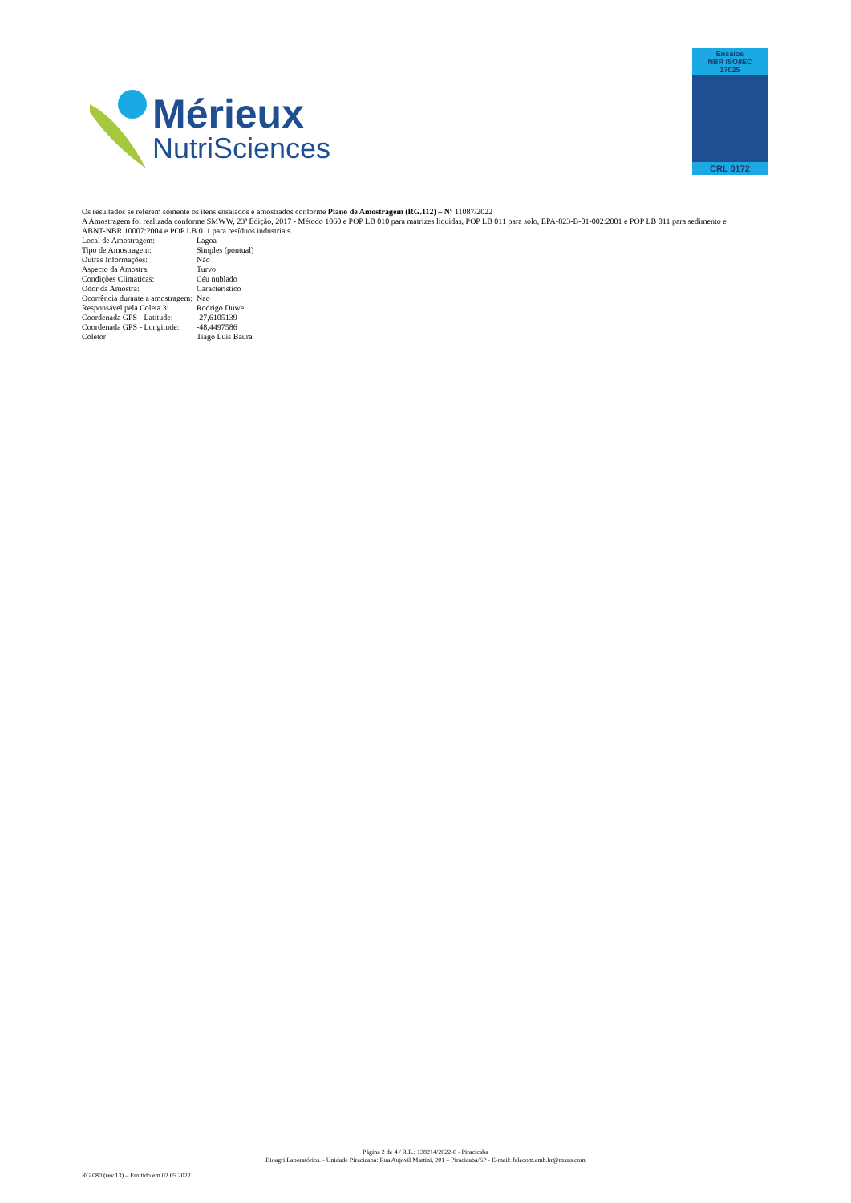Mérieux
NutriSciences
Ensaios
NBR ISO/IEC
17025
CRL 0172
Os resultados se referem somente os itens ensaiados e amostrados conforme Plano de Amostragem (RG.112) – Nº 11087/2022
A Amostragem foi realizada conforme SMWW, 23ª Edição, 2017 - Método 1060 e POP LB 010 para matrizes liquidas, POP LB 011 para solo, EPA-823-B-01-002:2001 e POP LB 011 para sedimento e ABNT-NBR 10007:2004 e POP LB 011 para resíduos industriais.
| Local de Amostragem: | Lagoa |
| Tipo de Amostragem: | Simples (pontual) |
| Outras Informações: | Não |
| Aspecto da Amostra: | Turvo |
| Condições Climáticas: | Céu nublado |
| Odor da Amostra: | Característico |
| Ocorrência durante a amostragem: | Nao |
| Responsável pela Coleta 3: | Rodrigo Duwe |
| Coordenada GPS - Latitude: | -27,6105139 |
| Coordenada GPS - Longitude: | -48,4497586 |
| Coletor | Tiago Luis Baura |
Página 2 de 4 / R.E.: 138214/2022-0 - Piracicaba
Bioagri Laboratórios. - Unidade Piracicaba: Rua Aujovil Martini, 201 – Piracicaba/SP - E-mail: falecom.amb.br@mxns.com
RG 080 (rev.13) – Emitido em 02.05.2022